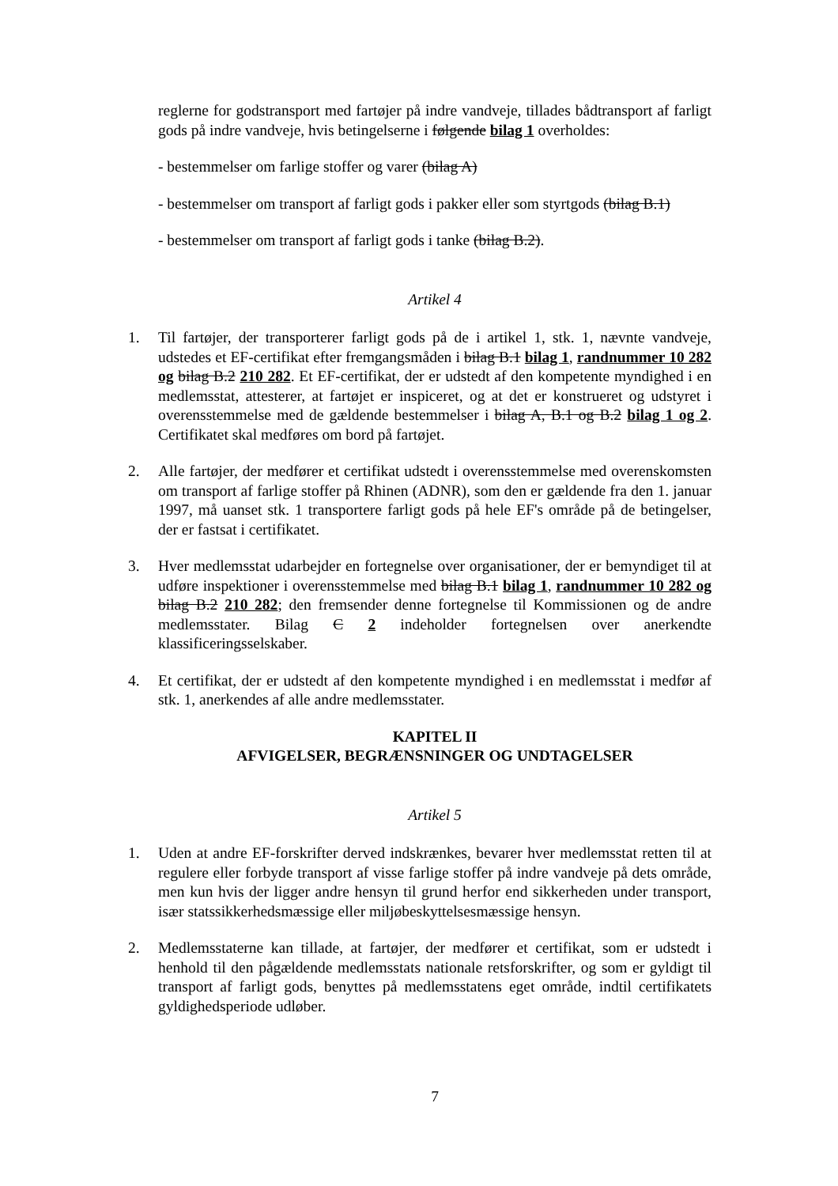reglerne for godstransport med fartøjer på indre vandveje, tillades bådtransport af farligt gods på indre vandveje, hvis betingelserne i følgende bilag 1 overholdes:
- bestemmelser om farlige stoffer og varer (bilag A)
- bestemmelser om transport af farligt gods i pakker eller som styrtgods (bilag B.1)
- bestemmelser om transport af farligt gods i tanke (bilag B.2).
Artikel 4
1. Til fartøjer, der transporterer farligt gods på de i artikel 1, stk. 1, nævnte vandveje, udstedes et EF-certifikat efter fremgangsmåden i bilag B.1 bilag 1, randnummer 10 282 og bilag B.2 210 282. Et EF-certifikat, der er udstedt af den kompetente myndighed i en medlemsstat, attesterer, at fartøjet er inspiceret, og at det er konstrueret og udstyret i overensstemmelse med de gældende bestemmelser i bilag A, B.1 og B.2 bilag 1 og 2. Certifikatet skal medføres om bord på fartøjet.
2. Alle fartøjer, der medfører et certifikat udstedt i overensstemmelse med overenskomsten om transport af farlige stoffer på Rhinen (ADNR), som den er gældende fra den 1. januar 1997, må uanset stk. 1 transportere farligt gods på hele EF's område på de betingelser, der er fastsat i certifikatet.
3. Hver medlemsstat udarbejder en fortegnelse over organisationer, der er bemyndiget til at udføre inspektioner i overensstemmelse med bilag B.1 bilag 1, randnummer 10 282 og bilag B.2 210 282; den fremsender denne fortegnelse til Kommissionen og de andre medlemsstater. Bilag C 2 indeholder fortegnelsen over anerkendte klassificeringsselskaber.
4. Et certifikat, der er udstedt af den kompetente myndighed i en medlemsstat i medfør af stk. 1, anerkendes af alle andre medlemsstater.
KAPITEL II
AFVIGELSER, BEGRÆNSNINGER OG UNDTAGELSER
Artikel 5
1. Uden at andre EF-forskrifter derved indskrænkes, bevarer hver medlemsstat retten til at regulere eller forbyde transport af visse farlige stoffer på indre vandveje på dets område, men kun hvis der ligger andre hensyn til grund herfor end sikkerheden under transport, især statssikkerhedsmæssige eller miljøbeskyttelsesmæssige hensyn.
2. Medlemsstaterne kan tillade, at fartøjer, der medfører et certifikat, som er udstedt i henhold til den pågældende medlemsstats nationale retsforskrifter, og som er gyldigt til transport af farligt gods, benyttes på medlemsstatens eget område, indtil certifikatets gyldighedsperiode udløber.
7